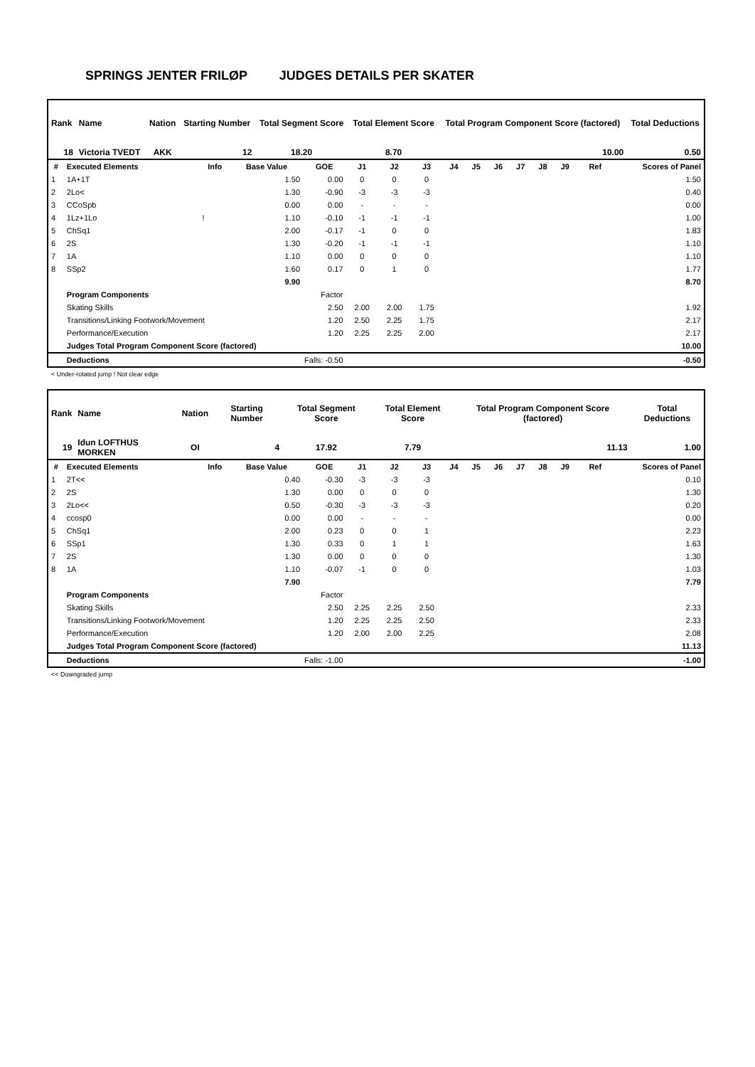SPRINGS JENTER FRILØP JUDGES DETAILS PER SKATER
| Rank | Name | Nation | Starting Number | Total Segment Score | Total Element Score | Total Program Component Score (factored) | Total Deductions |
| 18 | Victoria TVEDT | AKK | 12 | 18.20 | 8.70 | 10.00 | 0.50 |
| # | Executed Elements | Info | Base Value | GOE | J1 | J2 | J3 | J4 | J5 | J6 | J7 | J8 | J9 | Ref | Scores of Panel |
| --- | --- | --- | --- | --- | --- | --- | --- | --- | --- | --- | --- | --- | --- | --- | --- |
| 1 | 1A+1T | | 1.50 | 0.00 | 0 | 0 | 0 | | | | | | | | 1.50 |
| 2 | 2Lo< | | 1.30 | -0.90 | -3 | -3 | -3 | | | | | | | | 0.40 |
| 3 | CCoSpb | | 0.00 | 0.00 | - | - | - | | | | | | | | 0.00 |
| 4 | 1Lz+1Lo | ! | 1.10 | -0.10 | -1 | -1 | -1 | | | | | | | | 1.00 |
| 5 | ChSq1 | | 2.00 | -0.17 | -1 | 0 | 0 | | | | | | | | 1.83 |
| 6 | 2S | | 1.30 | -0.20 | -1 | -1 | -1 | | | | | | | | 1.10 |
| 7 | 1A | | 1.10 | 0.00 | 0 | 0 | 0 | | | | | | | | 1.10 |
| 8 | SSp2 | | 1.60 | 0.17 | 0 | 1 | 0 | | | | | | | | 1.77 |
| | | | 9.90 | | | | | | | | | | | | 8.70 |
| | Program Components | | | Factor | | | | | | | | | | | |
| | Skating Skills | | | 2.50 | 2.00 | 2.00 | 1.75 | | | | | | | | 1.92 |
| | Transitions/Linking Footwork/Movement | | | 1.20 | 2.50 | 2.25 | 1.75 | | | | | | | | 2.17 |
| | Performance/Execution | | | 1.20 | 2.25 | 2.25 | 2.00 | | | | | | | | 2.17 |
| | Judges Total Program Component Score (factored) | | | | | | | | | | | | | | 10.00 |
| | Deductions | | Falls: -0.50 | | | | | | | | | | | | -0.50 |
< Under-rotated jump ! Not clear edge
| Rank | Name | Nation | Starting Number | Total Segment Score | Total Element Score | Total Program Component Score (factored) | Total Deductions |
| 19 | Idun LOFTHUS MORKEN | OI | 4 | 17.92 | 7.79 | 11.13 | 1.00 |
| # | Executed Elements | Info | Base Value | GOE | J1 | J2 | J3 | J4 | J5 | J6 | J7 | J8 | J9 | Ref | Scores of Panel |
| --- | --- | --- | --- | --- | --- | --- | --- | --- | --- | --- | --- | --- | --- | --- | --- |
| 1 | 2T<< | | 0.40 | -0.30 | -3 | -3 | -3 | | | | | | | | 0.10 |
| 2 | 2S | | 1.30 | 0.00 | 0 | 0 | 0 | | | | | | | | 1.30 |
| 3 | 2Lo<< | | 0.50 | -0.30 | -3 | -3 | -3 | | | | | | | | 0.20 |
| 4 | ccosp0 | | 0.00 | 0.00 | - | - | - | | | | | | | | 0.00 |
| 5 | ChSq1 | | 2.00 | 0.23 | 0 | 0 | 1 | | | | | | | | 2.23 |
| 6 | SSp1 | | 1.30 | 0.33 | 0 | 1 | 1 | | | | | | | | 1.63 |
| 7 | 2S | | 1.30 | 0.00 | 0 | 0 | 0 | | | | | | | | 1.30 |
| 8 | 1A | | 1.10 | -0.07 | -1 | 0 | 0 | | | | | | | | 1.03 |
| | | | 7.90 | | | | | | | | | | | | 7.79 |
| | Program Components | | | Factor | | | | | | | | | | | |
| | Skating Skills | | | 2.50 | 2.25 | 2.25 | 2.50 | | | | | | | | 2.33 |
| | Transitions/Linking Footwork/Movement | | | 1.20 | 2.25 | 2.25 | 2.50 | | | | | | | | 2.33 |
| | Performance/Execution | | | 1.20 | 2.00 | 2.00 | 2.25 | | | | | | | | 2.08 |
| | Judges Total Program Component Score (factored) | | | | | | | | | | | | | | 11.13 |
| | Deductions | | Falls: -1.00 | | | | | | | | | | | | -1.00 |
<< Downgraded jump